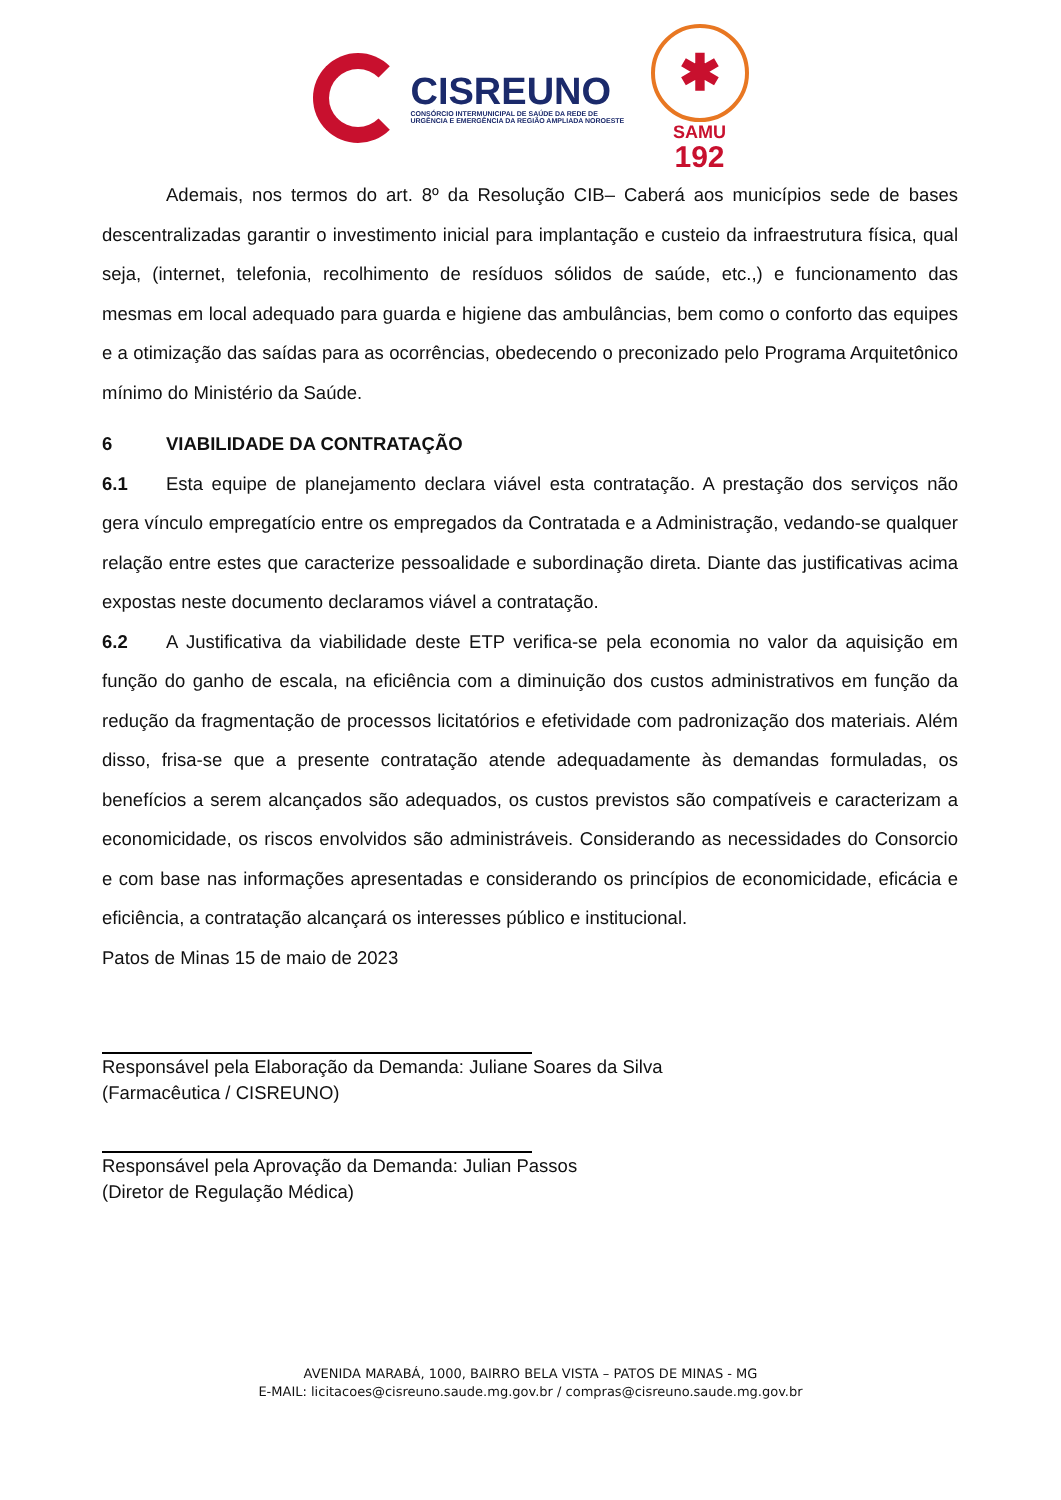CISREUNO
CONSÓRCIO INTERMUNICIPAL DE SAÚDE DA REDE DE URGÊNCIA E EMERGÊNCIA DA REGIÃO AMPLIADA NOROESTE
✱
SAMU
192
Ademais, nos termos do art. 8º da Resolução CIB– Caberá aos municípios sede de bases descentralizadas garantir o investimento inicial para implantação e custeio da infraestrutura física, qual seja, (internet, telefonia, recolhimento de resíduos sólidos de saúde, etc.,) e funcionamento das mesmas em local adequado para guarda e higiene das ambulâncias, bem como o conforto das equipes e a otimização das saídas para as ocorrências, obedecendo o preconizado pelo Programa Arquitetônico mínimo do Ministério da Saúde.
6 VIABILIDADE DA CONTRATAÇÃO
6.1 Esta equipe de planejamento declara viável esta contratação. A prestação dos serviços não gera vínculo empregatício entre os empregados da Contratada e a Administração, vedando-se qualquer relação entre estes que caracterize pessoalidade e subordinação direta. Diante das justificativas acima expostas neste documento declaramos viável a contratação.
6.2 A Justificativa da viabilidade deste ETP verifica-se pela economia no valor da aquisição em função do ganho de escala, na eficiência com a diminuição dos custos administrativos em função da redução da fragmentação de processos licitatórios e efetividade com padronização dos materiais. Além disso, frisa-se que a presente contratação atende adequadamente às demandas formuladas, os benefícios a serem alcançados são adequados, os custos previstos são compatíveis e caracterizam a economicidade, os riscos envolvidos são administráveis. Considerando as necessidades do Consorcio e com base nas informações apresentadas e considerando os princípios de economicidade, eficácia e eficiência, a contratação alcançará os interesses público e institucional.
Patos de Minas 15 de maio de 2023
Responsável pela Elaboração da Demanda: Juliane Soares da Silva
(Farmacêutica / CISREUNO)
Responsável pela Aprovação da Demanda: Julian Passos
(Diretor de Regulação Médica)
AVENIDA MARABÁ, 1000, BAIRRO BELA VISTA – PATOS DE MINAS - MG
E-MAIL: licitacoes@cisreuno.saude.mg.gov.br / compras@cisreuno.saude.mg.gov.br